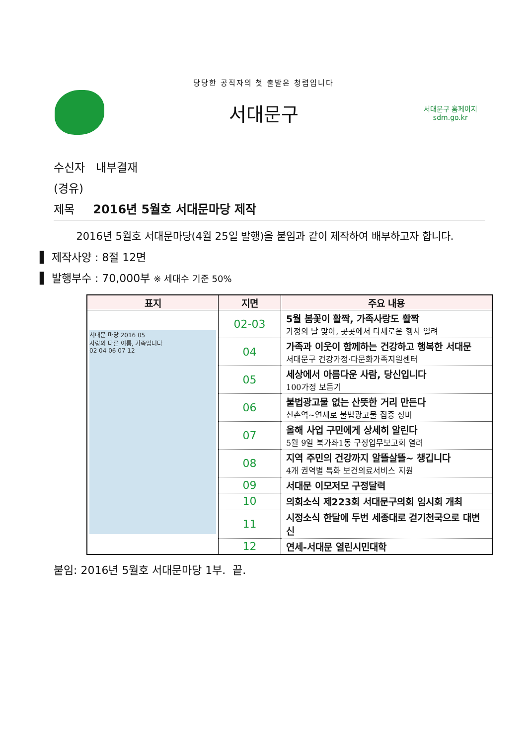당당한 공직자의 첫 출발은 청렴입니다
서대문구
서대문구 홈페이지
sdm.go.kr
수신자 내부결재
(경유)
제목 2016년 5월호 서대문마당 제작
2016년 5월호 서대문마당(4월 25일 발행)을 붙임과 같이 제작하여 배부하고자 합니다.
▌ 제작사양 : 8절 12면
▌ 발행부수 : 70,000부 ※ 세대수 기준 50%
| 표지 | 지면 | 주요 내용 |
| --- | --- | --- |
| 서대문 마당 2016 05 사랑의 다른 이름, 가족입니다 02 04 06 07 12 | 02-03 | 5월 봄꽃이 활짝, 가족사랑도 활짝 가정의 달 맞아, 곳곳에서 다채로운 행사 열려 |
| | 04 | 가족과 이웃이 함께하는 건강하고 행복한 서대문 서대문구 건강가정·다문화가족지원센터 |
| | 05 | 세상에서 아름다운 사람, 당신입니다 100가정 보듬기 |
| | 06 | 불법광고물 없는 산뜻한 거리 만든다 신촌역~연세로 불법광고물 집중 정비 |
| | 07 | 올해 사업 구민에게 상세히 알린다 5월 9일 북가좌1동 구정업무보고회 열려 |
| | 08 | 지역 주민의 건강까지 알뜰살뜰~ 챙깁니다 4개 권역별 특화 보건의료서비스 지원 |
| | 09 | 서대문 이모저모 구정달력 |
| | 10 | 의회소식 제223회 서대문구의회 임시회 개최 |
| | 11 | 시정소식 한달에 두번 세종대로 걷기천국으로 대변신 |
| | 12 | 연세-서대문 열린시민대학 |
붙임: 2016년 5월호 서대문마당 1부. 끝.